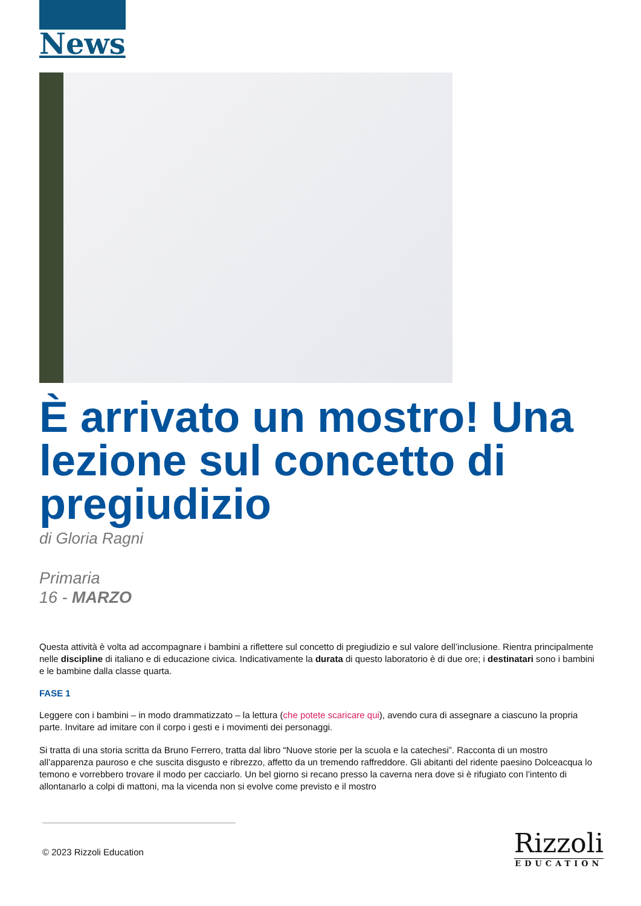News
È arrivato un mostro! Una lezione sul concetto di pregiudizio
di Gloria Ragni
Primaria
16 - MARZO
Questa attività è volta ad accompagnare i bambini a riflettere sul concetto di pregiudizio e sul valore dell’inclusione. Rientra principalmente nelle discipline di italiano e di educazione civica. Indicativamente la durata di questo laboratorio è di due ore; i destinatari sono i bambini e le bambine dalla classe quarta.
FASE 1
Leggere con i bambini – in modo drammatizzato – la lettura (che potete scaricare qui), avendo cura di assegnare a ciascuno la propria parte. Invitare ad imitare con il corpo i gesti e i movimenti dei personaggi.
Si tratta di una storia scritta da Bruno Ferrero, tratta dal libro “Nuove storie per la scuola e la catechesi”. Racconta di un mostro all’apparenza pauroso e che suscita disgusto e ribrezzo, affetto da un tremendo raffreddore. Gli abitanti del ridente paesino Dolceacqua lo temono e vorrebbero trovare il modo per cacciarlo. Un bel giorno si recano presso la caverna nera dove si è rifugiato con l’intento di allontanarlo a colpi di mattoni, ma la vicenda non si evolve come previsto e il mostro
© 2023 Rizzoli Education
Rizzoli
EDUCATION